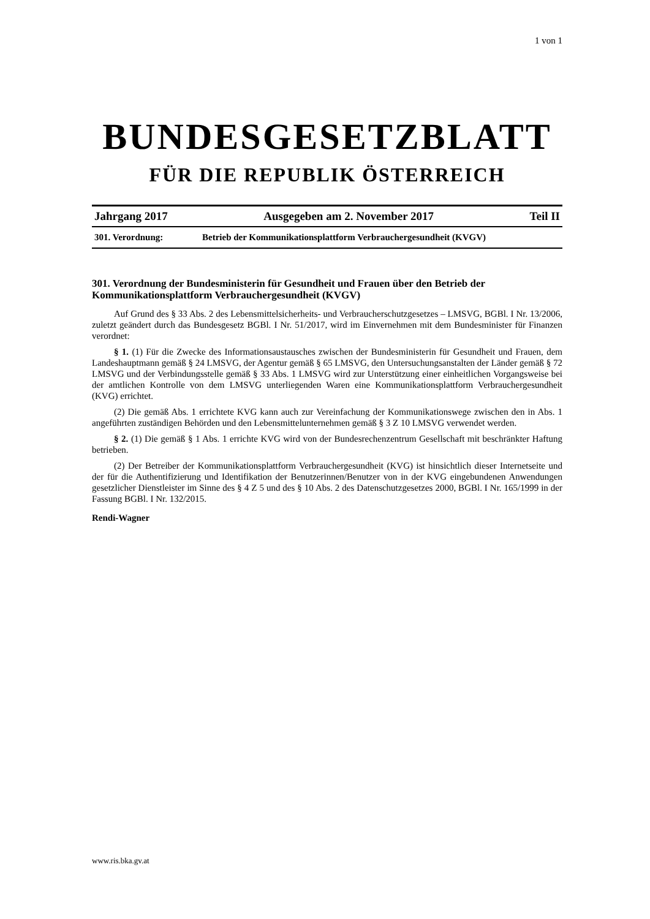1 von 1
BUNDESGESETZBLATT
FÜR DIE REPUBLIK ÖSTERREICH
Jahrgang 2017 Ausgegeben am 2. November 2017 Teil II
301. Verordnung: Betrieb der Kommunikationsplattform Verbrauchergesundheit (KVGV)
301. Verordnung der Bundesministerin für Gesundheit und Frauen über den Betrieb der Kommunikationsplattform Verbrauchergesundheit (KVGV)
Auf Grund des § 33 Abs. 2 des Lebensmittelsicherheits- und Verbraucherschutzgesetzes – LMSVG, BGBl. I Nr. 13/2006, zuletzt geändert durch das Bundesgesetz BGBl. I Nr. 51/2017, wird im Einvernehmen mit dem Bundesminister für Finanzen verordnet:
§ 1. (1) Für die Zwecke des Informationsaustausches zwischen der Bundesministerin für Gesundheit und Frauen, dem Landeshauptmann gemäß § 24 LMSVG, der Agentur gemäß § 65 LMSVG, den Untersuchungsanstalten der Länder gemäß § 72 LMSVG und der Verbindungsstelle gemäß § 33 Abs. 1 LMSVG wird zur Unterstützung einer einheitlichen Vorgangsweise bei der amtlichen Kontrolle von dem LMSVG unterliegenden Waren eine Kommunikationsplattform Verbrauchergesundheit (KVG) errichtet.
(2) Die gemäß Abs. 1 errichtete KVG kann auch zur Vereinfachung der Kommunikationswege zwischen den in Abs. 1 angeführten zuständigen Behörden und den Lebensmittelunternehmen gemäß § 3 Z 10 LMSVG verwendet werden.
§ 2. (1) Die gemäß § 1 Abs. 1 errichte KVG wird von der Bundesrechenzentrum Gesellschaft mit beschränkter Haftung betrieben.
(2) Der Betreiber der Kommunikationsplattform Verbrauchergesundheit (KVG) ist hinsichtlich dieser Internetseite und der für die Authentifizierung und Identifikation der Benutzerinnen/Benutzer von in der KVG eingebundenen Anwendungen gesetzlicher Dienstleister im Sinne des § 4 Z 5 und des § 10 Abs. 2 des Datenschutzgesetzes 2000, BGBl. I Nr. 165/1999 in der Fassung BGBl. I Nr. 132/2015.
Rendi-Wagner
www.ris.bka.gv.at